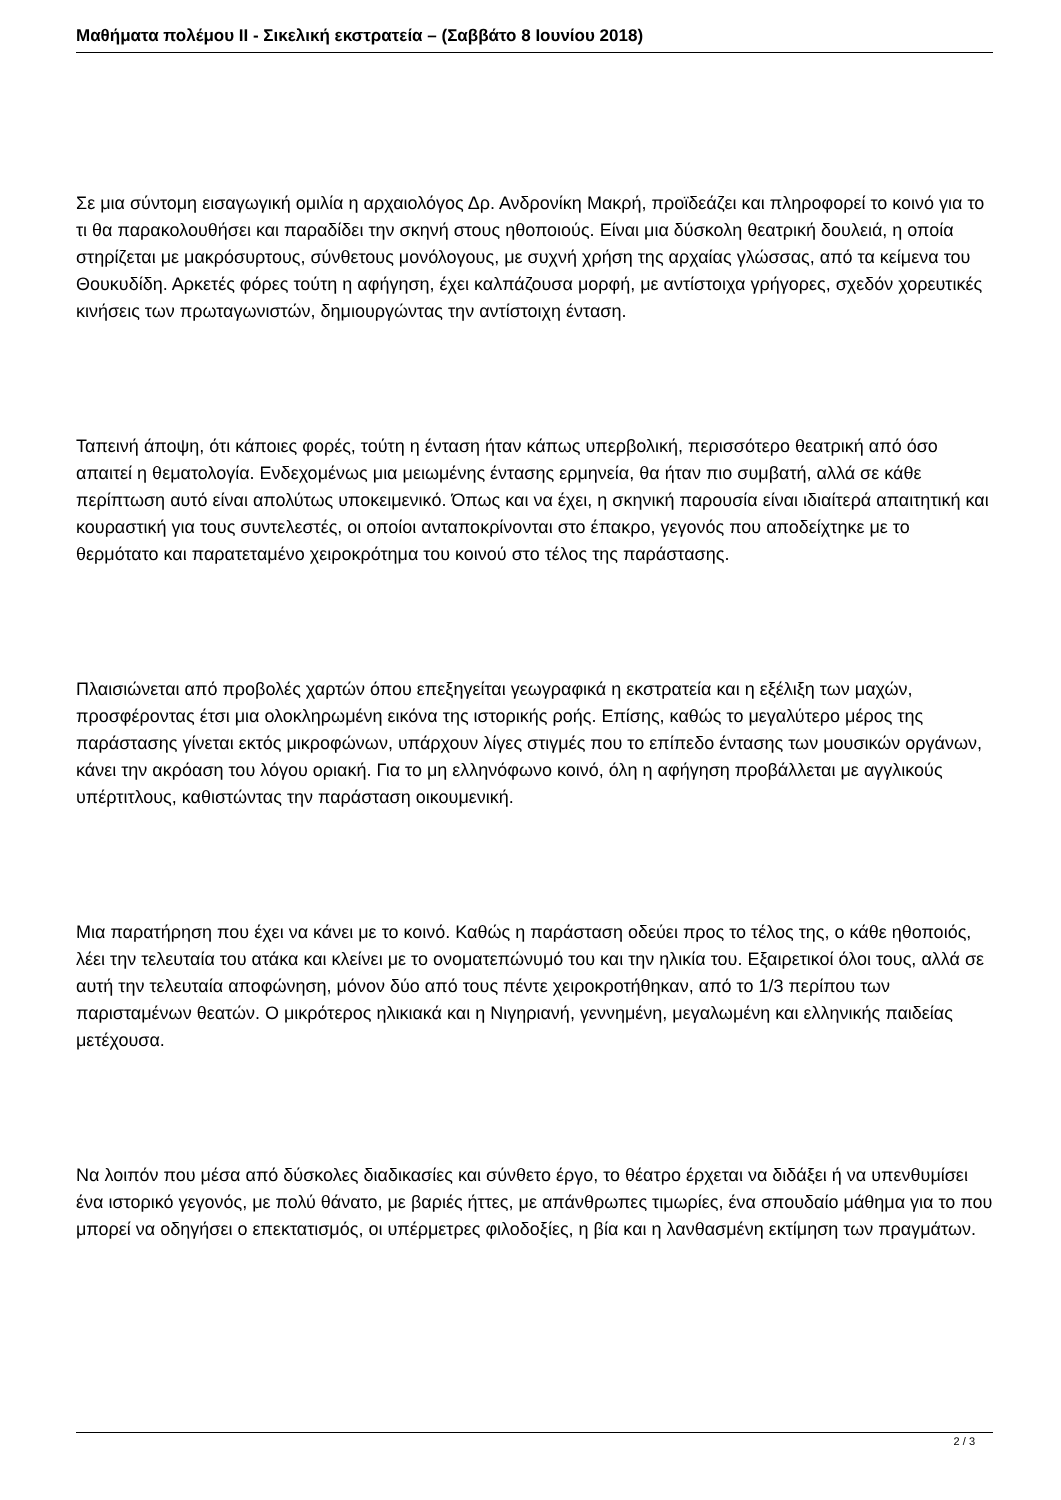Μαθήματα πολέμου ΙΙ - Σικελική εκστρατεία – (Σαββάτο 8 Ιουνίου 2018)
Σε μια σύντομη εισαγωγική ομιλία η αρχαιολόγος Δρ. Ανδρονίκη Μακρή, προϊδεάζει και πληροφορεί το κοινό για το τι θα παρακολουθήσει και παραδίδει την σκηνή στους ηθοποιούς. Είναι μια δύσκολη θεατρική δουλειά, η οποία στηρίζεται με μακρόσυρτους, σύνθετους μονόλογους, με συχνή χρήση της αρχαίας γλώσσας, από τα κείμενα του Θουκυδίδη. Αρκετές φόρες τούτη η αφήγηση, έχει καλπάζουσα μορφή, με αντίστοιχα γρήγορες, σχεδόν χορευτικές κινήσεις των πρωταγωνιστών, δημιουργώντας την αντίστοιχη ένταση.
Ταπεινή άποψη, ότι κάποιες φορές, τούτη η ένταση ήταν κάπως υπερβολική, περισσότερο θεατρική από όσο απαιτεί η θεματολογία. Ενδεχομένως μια μειωμένης έντασης ερμηνεία, θα ήταν πιο συμβατή, αλλά σε κάθε περίπτωση αυτό είναι απολύτως υποκειμενικό. Όπως και να έχει, η σκηνική παρουσία είναι ιδιαίτερά απαιτητική και κουραστική για τους συντελεστές, οι οποίοι ανταποκρίνονται στο έπακρο, γεγονός που αποδείχτηκε με το θερμότατο και παρατεταμένο χειροκρότημα του κοινού στο τέλος της παράστασης.
Πλαισιώνεται από προβολές χαρτών όπου επεξηγείται γεωγραφικά η εκστρατεία και η εξέλιξη των μαχών, προσφέροντας έτσι μια ολοκληρωμένη εικόνα της ιστορικής ροής. Επίσης, καθώς το μεγαλύτερο μέρος της παράστασης γίνεται εκτός μικροφώνων, υπάρχουν λίγες στιγμές που το επίπεδο έντασης των μουσικών οργάνων, κάνει την ακρόαση του λόγου οριακή. Για το μη ελληνόφωνο κοινό, όλη η αφήγηση προβάλλεται με αγγλικούς υπέρτιτλους, καθιστώντας την παράσταση οικουμενική.
Μια παρατήρηση που έχει να κάνει με το κοινό. Καθώς η παράσταση οδεύει προς το τέλος της, ο κάθε ηθοποιός, λέει την τελευταία του ατάκα και κλείνει με το ονοματεπώνυμό του και την ηλικία του. Εξαιρετικοί όλοι τους, αλλά σε αυτή την τελευταία αποφώνηση, μόνον δύο από τους πέντε χειροκροτήθηκαν, από το 1/3 περίπου των παρισταμένων θεατών. Ο μικρότερος ηλικιακά και η Νιγηριανή, γεννημένη, μεγαλωμένη και ελληνικής παιδείας μετέχουσα.
Να λοιπόν που μέσα από δύσκολες διαδικασίες και σύνθετο έργο, το θέατρο έρχεται να διδάξει ή να υπενθυμίσει ένα ιστορικό γεγονός, με πολύ θάνατο, με βαριές ήττες, με απάνθρωπες τιμωρίες, ένα σπουδαίο μάθημα για το που μπορεί να οδηγήσει ο επεκτατισμός, οι υπέρμετρες φιλοδοξίες, η βία και η λανθασμένη εκτίμηση των πραγμάτων.
2 / 3